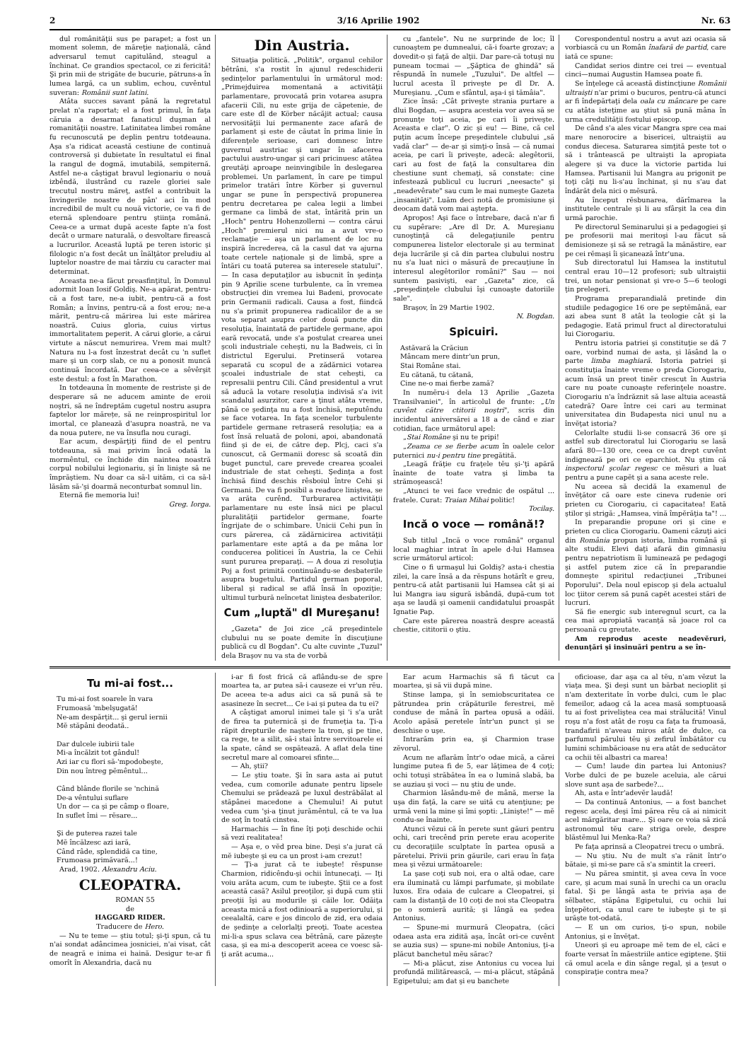2 3/16 Aprilie 1902 Nr. 63
dul românităţii sus pe parapet; a fost un moment solemn, de măreţie naţională, când adversarul temut capitulând, steagul a închinat. Ce grandios spectacol, ce zi fericită! Şi prin mii de strigăte de bucurie, pătruns-a în lumea largă, ca un sublim, echou, cuvêntul suveran: Românii sunt latini.
Atâta succes savant până la regretatul prelat n'a raportat; el a fost primul, în faţa căruia a desarmat fanaticul duşman al romanităţii noastre. Latinitatea limbei române fu recunoscută pe deplin pentru totdeauna. Aşa s'a ridicat această cestiune de continuă controversă şi dubietate în resultatul ei final la rangul de dogmă, imutabilă, sempiternă. Astfel ne-a câştigat bravul legionariu o nouă izbêndă, ilustrând cu razele gloriei sale trecutul nostru măreţ, astfel a contribuit la învingerile noastre de pân' aci în mod incredibil de mult cu nouă victorie, ce va fi de eternă splendoare pentru ştiinţa română. Ceea-ce a urmat după aceste fapte n'a fost decât o urmare naturală, o desvoltare firească a lucrurilor. Această luptă pe teren istoric şi filologic n'a fost decât un înălţător preludiu al luptelor noastre de mai târziu cu caracter mai determinat.
Aceasta ne-a făcut preasfinţitul, în Domnul adormit Ioan Iosif Goldiş. Ne-a apărat, pentru-că a fost tare, ne-a iubit, pentru-că a fost Român; a învins, pentru-că a fost erou; ne-a mărit, pentru-că mărirea lui este mărirea noastră. Cuius gloria, cuius virtus immortalitatem peperit. A cărui glorie, a cărui virtute a născut nemurirea. Vrem mai mult? Natura nu l-a fost înzestrat decât cu 'n suflet mare şi un corp slab, ce nu a ponosit muncă continuă încordată. Dar ceea-ce a sêvêrşit este destul: a fost în Marathon.
In totdeauna în momente de restriste şi de desperare să ne aducem aminte de eroii noştri, să ne îndreptăm cugetul nostru asupra faptelor lor mărețe, să ne reinprospiritul lor imortal, ce planează d'asupra noastră, ne va da noua putere, ne va însufla nou curagi.
Ear acum, despărţiţi fiind de el pentru totdeauna, să mai privim încă odată la mormêntul, ce închide din naintea noastră corpul nobilului legionariu, şi în linişte să ne împrăştiem. Nu doar ca să-l uităm, ci ca să-l lăsăm să-'şi doarmă neconturbat somnul lin.
Eternă fie memoria lui!
Greg. Iorga.
Din Austria.
Situaţia politică. „Politik", organul cehilor bêtrâni, s'a rostit în ajunul redeschiderii şedinţelor parlamentului în următorul mod: „Primejduirea momentană a activităţii parlamentare, provocată prin votarea asupra afacerii Cili, nu este grija de căpetenie, de care este dl de Körber năcăjit actual; causa nervosităţii lui permanente zace afară de parlament şi este de căutat în prima linie în diferenţele serioase, cari domnesc între guvernul austriac şi ungar în afacerea pactului austro-ungar şi cari pricinuesc atâtea greutăţi aproape neinvingibile în deslegarea problemei. Un parlament, în care pe timpul primelor tratări între Körber şi guvernul ungar se pune în perspectivă propunerea pentru decretarea pe calea legii a limbei germane ca limbă de stat, întărită prin un „Hoch" pentru Hohenzollerni — contra cărui „Hoch" premierul nici nu a avut vre-o reclamaţie — aşa un parlament de loc nu inspiră încrederea, că la casul dat va ajurna toate certele naţionale şi de limbă, spre a întări cu toată puterea sa interesele statului". — In casa deputaţilor au isbucnit în şedinţa pin 9 Aprilie scene turbulente, ca în vremea obstrucţiei din vremea lui Badeni, provocate prin Germanii radicali. Causa a fost, fiindcă nu s'a primit propunerea radicalilor de a se vota separat asupra celor două puncte din resoluţia, înaintată de partidele germane, apoi eară revocată, unde s'a postulat crearea unei şcoli industriale ceheşti, nu la Badweis, ci în districtul Egerului. Pretinseră votarea separată cu scopul de a zădărnici votarea şcoalei industriale de stat ceheşti, ca represalii pentru Cili. Când presidentul a vrut să aducă la votare resoluţia indivisă s'a ivit scandalul asurzitor, care a ţinut atâta vreme, până ce şedinţa nu a fost închisă, neputêndu se face votarea. In faţa scenelor turbulente partidele germane retraseră resoluţia; ea a fost însă reluată de poloni, apoi, abandonată fiind şi de ei, de către dep. Plcj, caci s'a cunoscut, că Germanii doresc să scoată din buget punctul, care prevede crearea şcoalei industriale de stat ceheşti. Şedinţa a fost închisă fiind deschis rêsboiul între Cehi şi Germani. De va fi posibil a readuce liniştea, se va arăta curênd. Turburarea activităţii parlamentare nu este însă nici pe placul pluralităţii partidelor germane, foarte îngrijate de o schimbare. Unicii Cehi pun în curs părerea, că zădărnicirea activităţii parlamentare este aptă a da pe mâna lor conducerea politicei în Austria, la ce Cehii sunt pururea preparaţi. — A doua zi resoluţia Poj a fost primită continuându-se desbaterile asupra bugetului. Partidul german poporal, liberal şi radical se află însă în opoziţie; ultimul turbură neîncetat liniştea desbaterilor.
Cum „luptă" dl Mureşanu!
„Gazeta" de Joi zice „că preşedintele clubului nu se poate demite în discuţiune publică cu dl Bogdan". Cu alte cuvinte „Tuzul" dela Braşov nu va sta de vorbă
cu „fantele". Nu ne surprinde de loc; îl cunoaştem pe dumnealui, că-i foarte grozav; a dovedit-o şi faţă de alţii. Dar pare-că totuşi nu puneam tocmai — „Şăptica de ghindă" să rêspundă în numele „Tuzului". De altfel — lucrul acesta îl priveşte pe dl Dr. A. Mureşianu. „Cum e sfântul, aşa-i şi tămâia".
Zice însă: „Cât priveşte strania purtare a dlui Bogdan, — asupra acesteia vor avea să se pronunţe toţi aceia, pe cari îi priveşte. Aceasta e clar". O zic şi eu! — Bine, că cel puţin acum începe preşedintele clubului „să vadă clar" — de-ar şi simţi-o însă — că numai aceia, pe cari îi priveşte, adecă: alegêtorii, cari au fost de faţă la consultarea din chestiune sunt chemaţi, să constate: cine infestează publicul cu lucruri „neesacte" şi „neadevêrate" sau cum le mai numeşte Gazeta „insanităţi". Luăm deci notă de promisiune şi deocam dată vom mai aştepta.
Apropos! Aşi face o întrebare, dacă n'ar fi cu supêrare: „Are dl Dr. A. Mureşianu cunoştinţă că delegaţiunile pentru compunerea listelor electorale şi au terminat deja lucrările şi că din partea clubului nostru nu s'a luat nici o măsură de precauţiune în interesul alegêtorilor români?" Sau — noi suntem pasivişti, ear „Gazeta" zice, că „preşedinţele clubului îşi cunoaşte datoriile sale".
Braşov, în 29 Martie 1902.
N. Bogdan.
Spicuiri.
Astăvară la Crăciun
Mâncam mere dintr'un prun,
Stai Române stai.
Eu cătană, tu cătană,
Cine ne-o mai fierbe zamă?
In numĕru-i dela 13 Aprilie „Gazeta Transilvaniei", în articolul de frunte: „Un cuvênt către ctitorii noştri", scris din incidentul aniversărei a 18 a de când e ziar cotidian, face următorul apel:
„Stai Române şi nu te pripi!
„Zeama ce se fierbe acum în oalele celor puternici nu-i pentru tine pregătită.
„Leagă frăţie cu fraţele tĕu şi-'ţi apără înainte de toate vatra şi limba ta strămoşească!
„Atunci te vei face vrednic de ospătul ... fratele. Curat: Traian Mihai politic!
Tocilaş.
Incă o voce — română!?
Sub titlul „Incă o voce română" organul local maghiar intrat în apele d-lui Hamsea scrie următorul articol:
Cine o fi urmaşul lui Goldiş? asta-i chestia zilei, la care însă a da rĕspuns hotărît e greu, pentru-că atât partisanii lui Hamsea cât şi ai lui Mangra iau sigură isbândă, după-cum tot aşa se laudă şi oamenii candidatului proaspăt Ignatie Pap.
Care este părerea noastră despre această chestie, cititorii o ştiu.
Corespondentul nostru a avut azi ocasia să vorbiască cu un Român înafară de partid, care iată ce spune:
Candidat serios dintre cei trei — eventual cinci—numai Augustin Hamsea poate fi.
Se înţelege că această distincţiune Românii ultraişti n'ar primi o bucuros, pentru-că atunci ar fi îndepărtaţi dela oala cu mâncare pe care cu atâta isteţime au ştiut să pună mâna în urma credulităţii fostului episcop.
De când s'a ales vicar Mangra spre cea mai mare nenorocire a bisericei, ultraiştii au condus diecesa. Saturarea simţită peste tot o să i trântească pe ultraişti la apropiata alegere şi va duce la victorie partida lui Hamsea. Partisanii lui Mangra au prigonit pe toţi câţi nu li-s'au închinat, şi nu s'au dat îndărăt dela nici o mĕsură.
Au început rĕsbunarea, dărîmarea la institutele centrale şi li au sfârşit la cea din urmă parochie.
Pe directorul Seminarului şi a pedagogiei şi pe profesorii mai meritoşi l-au făcut să demisioneze şi să se retragă la mănăstire, ear pe cei rĕmaşi îi şicanează într'una.
Sub directoratul lui Hamsea la institutul central erau 10—12 profesori; sub ultraiştii trei, un notar pensionat şi vre-o 5—6 teologi ţin prelegeri.
Programa preparandială pretinde din studiile pedagogice 16 ore pe septĕmână, ear azi abea sunt 8 atât la teologie cât şi la pedagogie. Eată primul fruct al directoratului lui Ciorogariu.
Pentru istoria patriei şi constituţie se dă 7 oare, vorbind numai de asta, şi lăsând la o parte limba maghiară. Istoria patriei şi constituţia înainte vreme o preda Ciorogariu, acum însă un preot tinĕr crescut în Austria care nu poate cunoaşte referinţele noastre. Ciorogariu n'a îndrăznit să lase altuia această catedră? Oare între cei cari au terminat universitatea din Budapesta nici unul nu a învĕţat istoria?
Celorlalte studii li-se consacră 36 ore şi astfel sub directoratul lui Ciorogariu se lasă afară 80—130 ore, ceea ce ca drept cuvênt indignează pe ori ce eparchiot. Nu ştim că inspectorul şcolar regesc ce mĕsuri a luat pentru a pune capĕt şi a sana aceste rele.
Nu aceea să decidă la examenul de învĕţător că oare este cineva rudenie ori prieten cu Ciorogariu, ci capacitatea! Eată ştilor şi strigă: „Hamsea, vină împĕrăţia ta"! ...
In preparandie propune ori şi cine e prieten cu clica Ciorogariu. Oameni căzuţi aici din România propun istoria, limba română şi alte studii. Elevi daţi afară din gimnasiu pentru nepatriotism îi luminează pe pedagogi şi astfel putem zice că în preparandie domneşte spiritul redacţiunei „Tribunei Poporului". Dela noul episcop şi dela actualul loc ţiitor cerem să pună capĕt acestei stări de lucruri.
Să fie energic sub interegnul scurt, ca la cea mai apropiată vacanţă să joace rol ca persoană cu greutate.
Am reprodus aceste neadevĕruri, denunţări şi insinuări pentru a se în-
Tu mi-ai fost...
Tu mi-ai fost soarele în vara
Frumoasă 'mbelşugată!
Ne-am despărţit... şi gerul iernii
Mĕ stăpâni deodată..
Dar dulcele iubirii tale
Mi-a încălzit tot gândul!
Azi iar cu flori să-'mpodobeşte,
Din nou întreg pĕmêntul...
Când blânde florile se 'nchină
De-a vêntului suflare
Un dor — ca şi pe câmp o floare,
In suflet îmi — rĕsare...
Şi de puterea razei tale
Mĕ încălzesc azi iară,
Când râde, splendidă ca tine,
Frumoasa primăvară...!
Arad, 1902. Alexandru Aciu.
CLEOPATRA.
ROMAN 55
de
HAGGARD RIDER.
Traducere de Hero.
— Nu te teme — ştiu totul; şi-ţi spun, că tu n'ai sondat adâncimea josniciei, n'ai visat, cât de neagră e inima ei haină. Desigur te-ar fi omorît în Alexandria, dacă nu
i-ar fi fost frică că aflându-se de spre moartea ta, ar putea să-i causeze ei vr'un rĕu. De aceea te-a adus aici ca să pună să te asasineze în secret... Ce i-ai şi putea da tu ei?
A câştigat amorul inimei tale şi 'i s'a urât de firea ta puternică şi de frumeţia ta. Ţi-a răpit drepturile de naştere la tron, şi pe tine, ca rege, te a silit, să-i stai între servitoarele ei la spate, când se ospătează. A aflat dela tine secretul mare al comoarei sfinte...
— Ah, ştii?
— Le ştiu toate. Şi în sara asta ai putut vedea, cum comorile adunate pentru lipsele Chemului se prădează pe luxul destrăbălat al stăpânei macedone a Chemului! Ai putut vedea cum 'şi-a ţinut jurămêntul, că te va lua de soţ în toată cinstea.
Harmachis — în fine îţi poţi deschide ochii să vezi realitatea!
— Aşa e, o vĕd prea bine. Deşi s'a jurat că mĕ iubeşte şi eu ca un prost i-am crezut!
— Ţi-a jurat că te iubeşte! rĕspunse Charmion, ridicêndu-şi ochii întunecaţi. — Iţi voiu arăta acum, cum te iubeşte. Ştii ce a fost această casă? Asilul preoţilor, şi după cum ştii preoţii îşi au modurile şi căile lor. Odăiţa aceasta mică a fost odinioară a superiorului, şi ceealaltă, care e jos dincolo de zid, era odaia de şedinţe a celorlalţi preoţi. Toate acestea mi-li-a spus sclava cea bĕtrână, care păzeşte casa, şi ea mi-a descoperit aceea ce voesc să-ţi arăt acuma...
Ear acum Harmachis să fi tăcut ca moartea, şi să vii după mine.
Stinse lampa, şi în semiobscuritatea ce pătrundea prin crăpăturile ferestrei, mĕ conduse de mână în partea opusă a odăii. Acolo apăsă peretele într'un punct şi se deschise o uşe.
Intrarăm prin ea, şi Charmion trase zĕvorul.
Acum ne aflarăm într'o odae mică, a cărei lungime putea fi de 5, ear lăţimea de 4 coţi; ochi totuşi străbătea în ea o lumină slabă, ba se auziau şi voci — nu ştiu de unde.
Charmion lăsându-mĕ de mână, merse la uşa din faţă, la care se uită cu atenţiune; pe urmă veni la mine şi îmi şopti: „Linişte!" — mĕ condu-se înainte.
Atunci vĕzui că în perete sunt găuri pentru ochi, cari trecênd prin perete erau acoperite cu decoraţiile sculptate în partea opusă a păretelui. Privii prin găurile, cari erau în faţa mea şi vĕzui următoarele:
La şase coţi sub noi, era o altă odae, care era iluminată cu lămpi parfumate, şi mobilate luxos. Era odaia de culcare a Cleopatrei, şi cam la distanţă de 10 coţi de noi sta Cleopatra pe o somieră aurită; şi lângă ea şedea Antonius.
— Spune-mi murmură Cleopatra, (căci odaea asta era zidită aşa, încât ori-ce cuvênt se auzia sus) — spune-mi nobile Antonius, ţi-a plăcut banchetul mĕu sărac?
— Mi-a plăcut, zise Antonius cu vocea lui profundă militărească, — mi-a plăcut, stăpână Egipetului; am dat şi eu banchete
oficioase, dar aşa ca al tĕu, n'am vĕzut la viaţa mea. Şi deşi sunt un bărbat necioplit şi n'am dexteritate în vorbe dulci, cum le plac femeilor, adaog că la acea masă somptuoasă tu ai fost priveliştea cea mai strălucită! Vinul roşu n'a fost atât de roşu ca faţa ta frumoasă, trandafirii n'aveau miros atât de dulce, ca parfumul părului tĕu şi zefirul îmbătător cu lumini schimbăcioase nu era atât de seducător ca ochii tĕi albastri ca marea!
— Cum! laude din partea lui Antonius? Vorbe dulci de pe buzele aceluia, ale cărui slove sunt aşa de sarbede?...
Ah, asta e într'adevĕr laudă!
— Da continuă Antonius, — a fost banchet regesc acela, deşi îmi părea rĕu că ai nimicit acel mărgăritar mare... Şi oare ce voia să zică astronomul tĕu care striga orele, despre blăstĕmul lui Menka-Ra?
Pe faţa aprinsă a Cleopatrei trecu o umbră.
— Nu ştiu. Nu de mult s'a rănit într'o bătaie, şi mi-se pare că s'a smintit la creeri.
— Nu părea smintit, şi avea ceva în voce care, şi acum mai sună în urechi ca un oraclu fatal. Şi pe lângă asta te privia aşa de sĕlbatec, stăpâna Egipetului, cu ochii lui înţepĕtori, ca unul care te iubeşte şi te şi urăşte tot-odată.
— E un om curios, ţi-o spun, nobile Antonius, şi e învĕţat.
Uneori şi eu aproape mĕ tem de el, căci e foarte versat în măestriile antice egiptene. Ştii că omul acela e din sânge regal, şi a ţesut o conspiraţie contra mea?